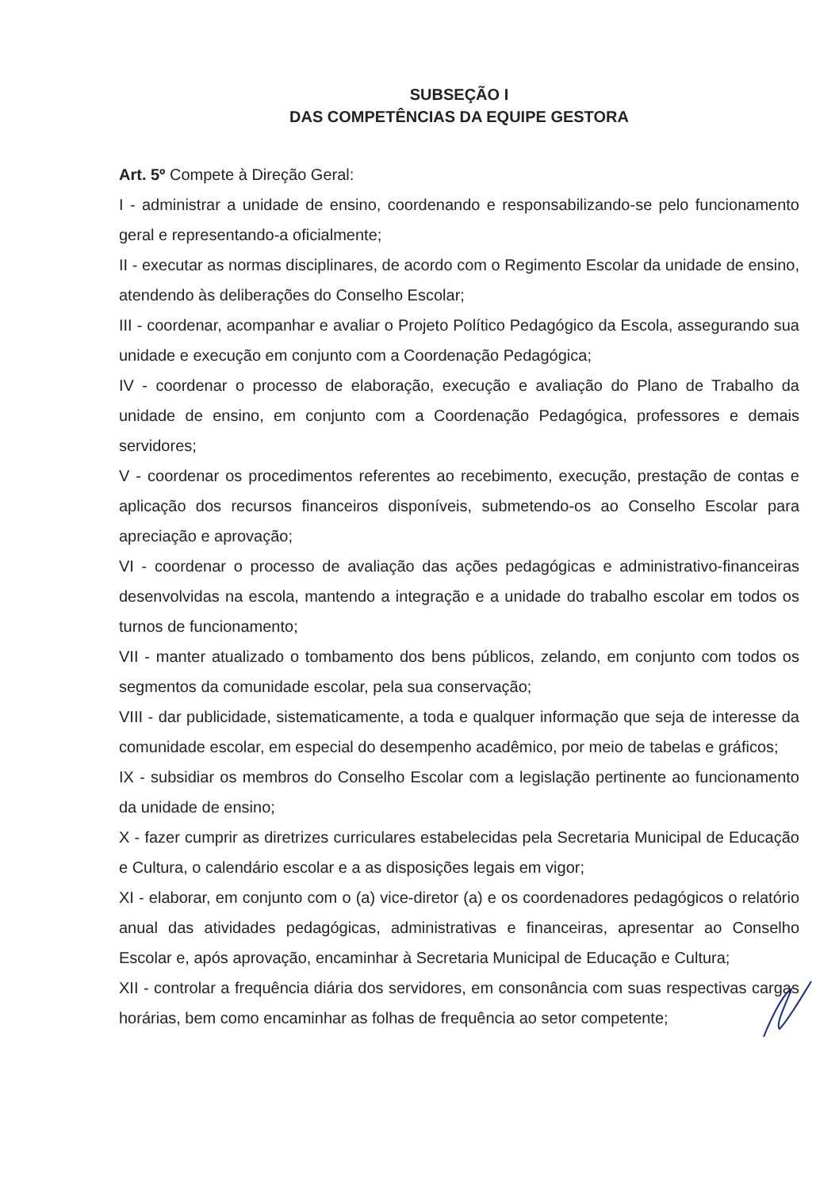SUBSEÇÃO I
DAS COMPETÊNCIAS DA EQUIPE GESTORA
Art. 5º Compete à Direção Geral:
I - administrar a unidade de ensino, coordenando e responsabilizando-se pelo funcionamento geral e representando-a oficialmente;
II - executar as normas disciplinares, de acordo com o Regimento Escolar da unidade de ensino, atendendo às deliberações do Conselho Escolar;
III - coordenar, acompanhar e avaliar o Projeto Político Pedagógico da Escola, assegurando sua unidade e execução em conjunto com a Coordenação Pedagógica;
IV - coordenar o processo de elaboração, execução e avaliação do Plano de Trabalho da unidade de ensino, em conjunto com a Coordenação Pedagógica, professores e demais servidores;
V - coordenar os procedimentos referentes ao recebimento, execução, prestação de contas e aplicação dos recursos financeiros disponíveis, submetendo-os ao Conselho Escolar para apreciação e aprovação;
VI - coordenar o processo de avaliação das ações pedagógicas e administrativo-financeiras desenvolvidas na escola, mantendo a integração e a unidade do trabalho escolar em todos os turnos de funcionamento;
VII - manter atualizado o tombamento dos bens públicos, zelando, em conjunto com todos os segmentos da comunidade escolar, pela sua conservação;
VIII - dar publicidade, sistematicamente, a toda e qualquer informação que seja de interesse da comunidade escolar, em especial do desempenho acadêmico, por meio de tabelas e gráficos;
IX - subsidiar os membros do Conselho Escolar com a legislação pertinente ao funcionamento da unidade de ensino;
X - fazer cumprir as diretrizes curriculares estabelecidas pela Secretaria Municipal de Educação e Cultura, o calendário escolar e a as disposições legais em vigor;
XI - elaborar, em conjunto com o (a) vice-diretor (a) e os coordenadores pedagógicos o relatório anual das atividades pedagógicas, administrativas e financeiras, apresentar ao Conselho Escolar e, após aprovação, encaminhar à Secretaria Municipal de Educação e Cultura;
XII - controlar a frequência diária dos servidores, em consonância com suas respectivas cargas horárias, bem como encaminhar as folhas de frequência ao setor competente;